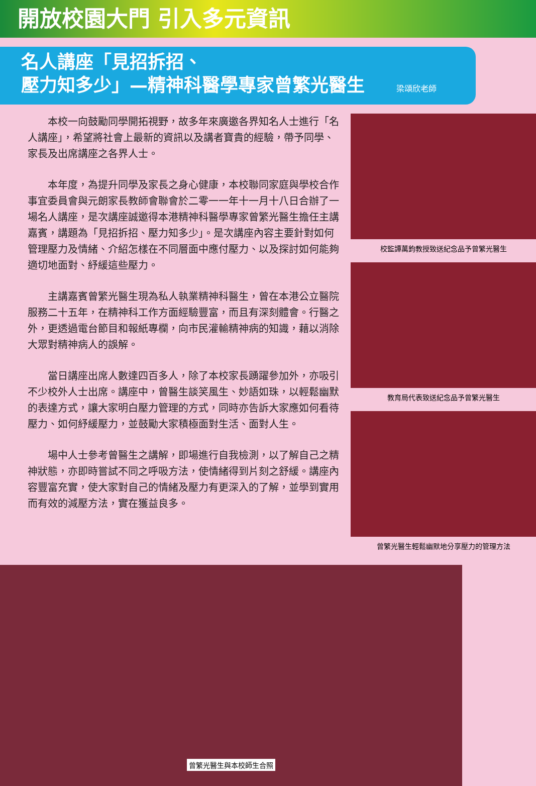開放校園大門 引入多元資訊
名人講座「見招拆招、
壓力知多少」—精神科醫學專家曾繁光醫生 梁頌欣老師
本校一向鼓勵同學開拓視野，故多年來廣邀各界知名人士進行「名人講座」，希望將社會上最新的資訊以及講者寶貴的經驗，帶予同學、家長及出席講座之各界人士。
本年度，為提升同學及家長之身心健康，本校聯同家庭與學校合作事宜委員會與元朗家長教師會聯會於二零一一年十一月十八日合辦了一場名人講座，是次講座誠邀得本港精神科醫學專家曾繁光醫生擔任主講嘉賓，講題為「見招拆招、壓力知多少」。是次講座內容主要針對如何管理壓力及情緒、介紹怎樣在不同層面中應付壓力、以及探討如何能夠適切地面對、紓緩這些壓力。
主講嘉賓曾繁光醫生現為私人執業精神科醫生，曾在本港公立醫院服務二十五年，在精神科工作方面經驗豐富，而且有深刻體會。行醫之外，更透過電台節目和報紙專欄，向市民灌輸精神病的知識，藉以消除大眾對精神病人的誤解。
當日講座出席人數達四百多人，除了本校家長踴躍參加外，亦吸引不少校外人士出席。講座中，曾醫生談笑風生、妙語如珠，以輕鬆幽默的表達方式，讓大家明白壓力管理的方式，同時亦告訴大家應如何看待壓力、如何紓緩壓力，並鼓勵大家積極面對生活、面對人生。
場中人士參考曾醫生之講解，即場進行自我檢測，以了解自己之精神狀態，亦即時嘗試不同之呼吸方法，使情緒得到片刻之舒緩。講座內容豐富充實，使大家對自己的情緒及壓力有更深入的了解，並學到實用而有效的減壓方法，實在獲益良多。
校監譚萬鈞教授致送紀念品予曾繁光醫生
教育局代表致送紀念品予曾繁光醫生
曾繁光醫生輕鬆幽默地分享壓力的管理方法
曾繁光醫生與本校師生合照